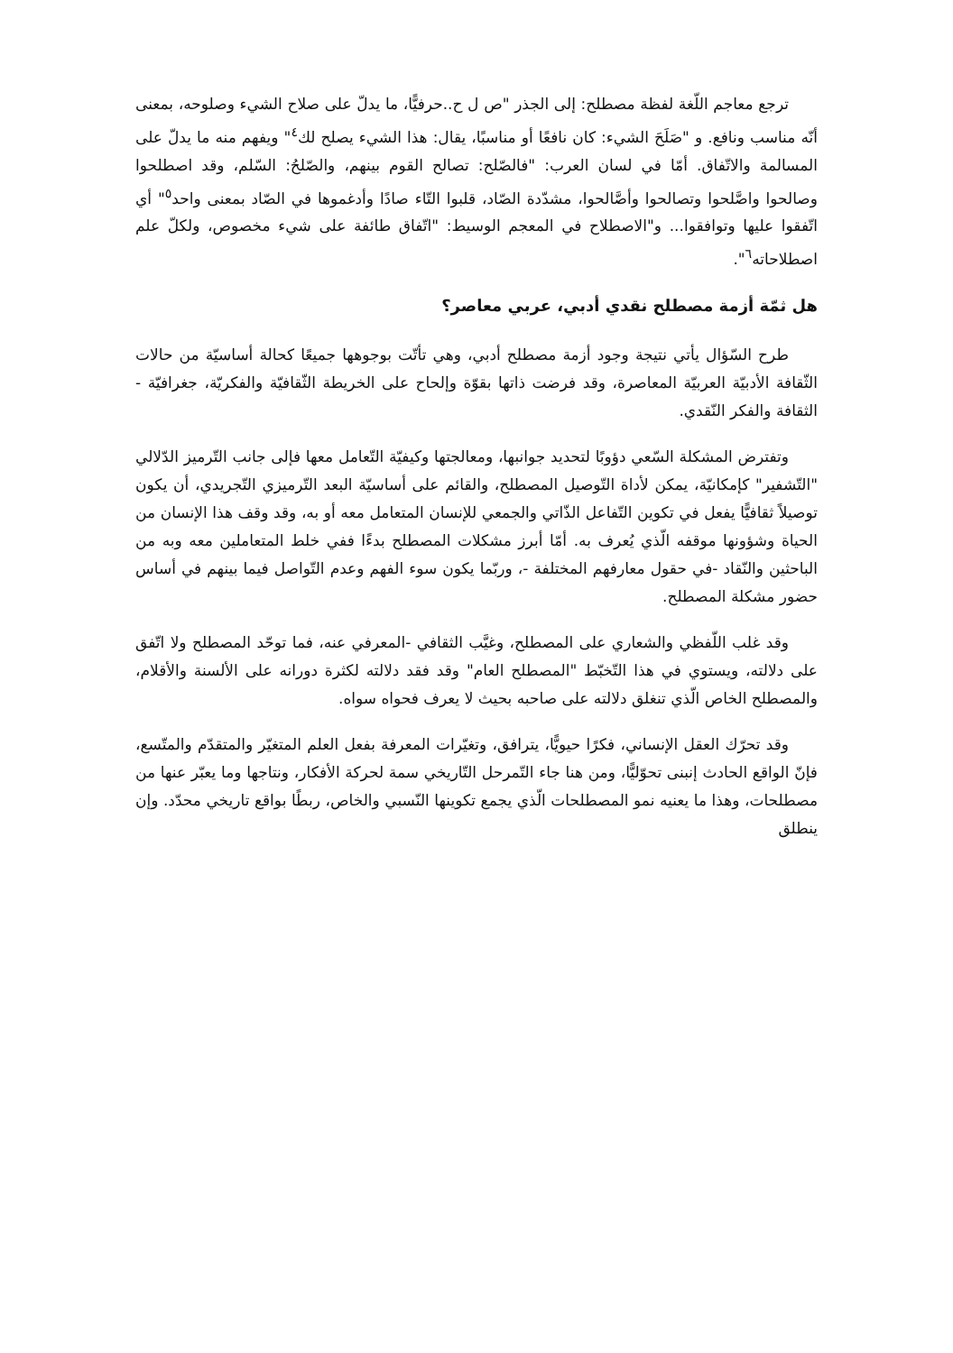ترجع معاجم اللّغة لفظة مصطلح: إلى الجذر "ص ل ح..حرفيًّا، ما يدلّ على صلاح الشيء وصلوحه، بمعنى أنّه مناسب ونافع. و "صَلَحَ الشيء: كان نافعًا أو مناسبًا، يقال: هذا الشيء يصلح لك<sup>٤</sup>" ويفهم منه ما يدلّ على المسالمة والاتّفاق. أمّا في لسان العرب: "فالصّلح: تصالح القوم بينهم، والصّلحُ: السّلم، وقد اصطلحوا وصالحوا واصَّلحوا وتصالحوا وأصَّالحوا، مشدّدة الصّاد، قلبوا التّاء صادًا وأدغموها في الصّاد بمعنى واحد<sup>٥</sup>" أي اتّفقوا عليها وتوافقوا... و"الاصطلاح في المعجم الوسيط: "اتّفاق طائفة على شيء مخصوص، ولكلّ علم اصطلاحاته<sup>٦</sup>".
هل ثمّة أزمة مصطلح نقدي أدبي، عربي معاصر؟
طرح السّؤال يأتي نتيجة وجود أزمة مصطلح أدبي، وهي تأتّت بوجوهها جميعًا كحالة أساسيّة من حالات الثّقافة الأدبيّة العربيّة المعاصرة، وقد فرضت ذاتها بقوّة وإلحاح على الخريطة الثّقافيّة والفكريّة، جغرافيّة - الثقافة والفكر النّقدي.
وتفترض المشكلة السّعي دؤوبًا لتحديد جوانبها، ومعالجتها وكيفيّة التّعامل معها فإلى جانب التّرميز الدّلالي "التّشفير" كإمكانيّة، يمكن لأداة التّوصيل المصطلح، والقائم على أساسيّة البعد التّرميزي التّجريدي، أن يكون توصيلاً ثقافيًّا يفعل في تكوين التّفاعل الذّاتي والجمعي للإنسان المتعامل معه أو به، وقد وقف هذا الإنسان من الحياة وشؤونها موقفه الّذي يُعرف به. أمّا أبرز مشكلات المصطلح بدءًا ففي خلط المتعاملين معه وبه من الباحثين والنّقاد -في حقول معارفهم المختلفة -، وربّما يكون سوء الفهم وعدم التّواصل فيما بينهم في أساس حضور مشكلة المصطلح.
وقد غلب اللّفظي والشعاري على المصطلح، وغيَّب الثقافي -المعرفي عنه، فما توحّد المصطلح ولا اتّفق على دلالته، ويستوي في هذا التّخبّط "المصطلح العام" وقد فقد دلالته لكثرة دورانه على الألسنة والأقلام، والمصطلح الخاص الّذي تنغلق دلالته على صاحبه بحيث لا يعرف فحواه سواه.
وقد تحرّك العقل الإنساني، فكرًا حيويًّا، يترافق، وتغيّرات المعرفة بفعل العلم المتغيّر والمتقدّم والمتّسع، فإنّ الواقع الحادث إنبنى تحوّليًّا، ومن هنا جاء التّمرحل التّاريخي سمة لحركة الأفكار، ونتاجها وما يعبّر عنها من مصطلحات، وهذا ما يعنيه نمو المصطلحات الّذي يجمع تكوينها النّسبي والخاص، ربطًا بواقع تاريخي محدّد. وإن ينطلق